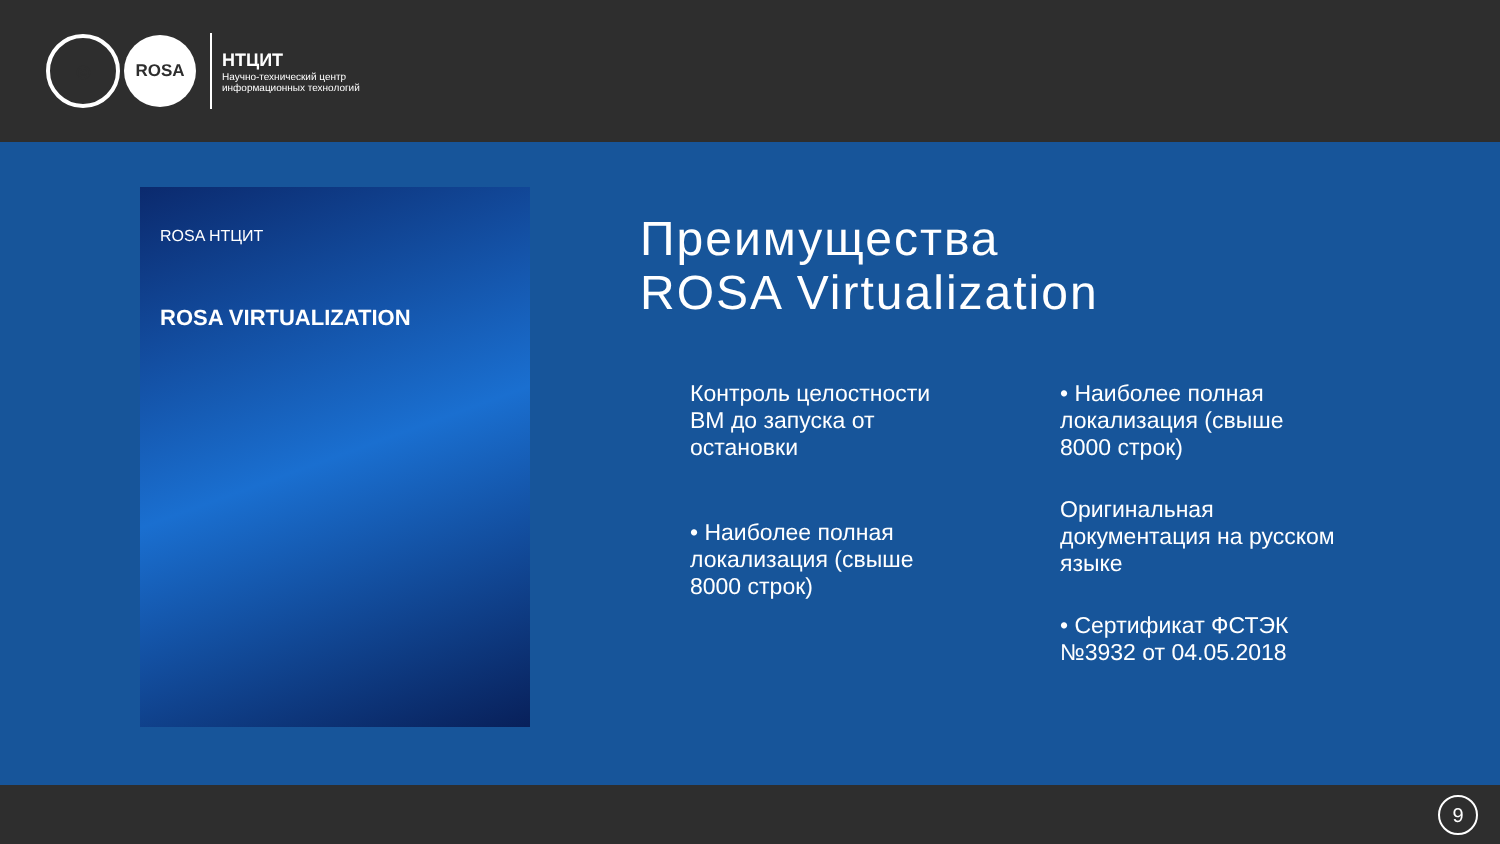◎
ROSA
НТЦИТ
Научно-технический центр
информационных технологий
ROSA НТЦИТ
ROSA VIRTUALIZATION
Преимущества
ROSA Virtualization
Контроль целостности ВМ до запуска от остановки
• Наиболее полная локализация (свыше 8000 строк)
• Наиболее полная локализация (свыше 8000 строк)
Оригинальная документация на русском языке
• Сертификат ФСТЭК №3932 от 04.05.2018
9